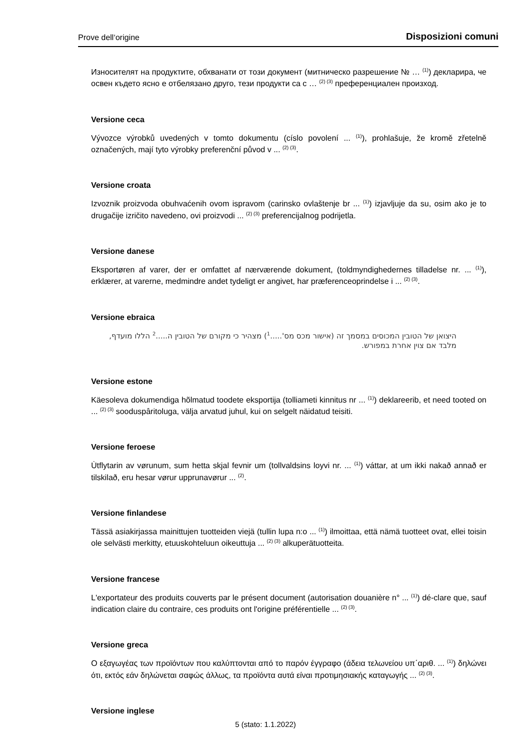Prove dell‘origine Disposizioni comuni
Износителят на продуктите, обхванати от този документ (митническо разрешение № … <sup>(1)</sup>) декларира, че освен където ясно е отбелязано друго, тези продукти са с … <sup>(2) (3)</sup> преференциален произход.
Versione ceca
Vývozce výrobků uvedených v tomto dokumentu (císlo povolení ... <sup>(1)</sup>), prohlašuje, že kromě zřetelně označených, mají tyto výrobky preferenční původ v ... <sup>(2) (3)</sup>.
Versione croata
Izvoznik proizvoda obuhvaćenih ovom ispravom (carinsko ovlaštenje br ... <sup>(1)</sup>) izjavljuje da su, osim ako je to drugačije izričito navedeno, ovi proizvodi ... <sup>(2) (3)</sup> preferencijalnog podrijetla.
Versione danese
Eksportøren af varer, der er omfattet af nærværende dokument, (toldmyndighedernes tilladelse nr. ... <sup>(1)</sup>), erklærer, at varerne, medmindre andet tydeligt er angivet, har præferenceoprindelse i ... <sup>(2) (3)</sup>.
Versione ebraica
היצואן של הטובין המכוסים במסמך זה (אישור מכס מס'.....<sup>1</sup>) מצהיר כי מקורם של הטובין ה.....<sup>2</sup> הללו מועדף, מלבד אם צוין אחרת במפורש.
Versione estone
Käesoleva dokumendiga hõlmatud toodete eksportija (tolliameti kinnitus nr ... <sup>(1)</sup>) deklareerib, et need tooted on ... <sup>(2) (3)</sup> sooduspâritoluga, välja arvatud juhul, kui on selgelt näidatud teisiti.
Versione feroese
Ùtflytarin av vørunum, sum hetta skjal fevnir um (tollvaldsins loyvi nr. ... <sup>(1)</sup>) váttar, at um ikki nakað annað er tilskilað, eru hesar vørur upprunavørur ... <sup>(2)</sup>.
Versione finlandese
Tässä asiakirjassa mainittujen tuotteiden viejä (tullin lupa n:o ... <sup>(1)</sup>) ilmoittaa, että nämä tuotteet ovat, ellei toisin ole selvästi merkitty, etuuskohteluun oikeuttuja ... <sup>(2) (3)</sup> alkuperätuotteita.
Versione francese
L'exportateur des produits couverts par le présent document (autorisation douanière n° ... <sup>(1)</sup>) dé-clare que, sauf indication claire du contraire, ces produits ont l'origine préférentielle ... <sup>(2) (3)</sup>.
Versione greca
Ο εξαγωγέας των προϊόντων που καλύπτονται από το παρόν έγγραφο (άδεια τελωνείου υπ΄αριθ. ... <sup>(1)</sup>) δηλώνει ότι, εκτός εάν δηλώνεται σαφώς άλλως, τα προϊόντα αυτά είναι προτιμησιακής καταγωγής ... <sup>(2) (3)</sup>.
Versione inglese
5 (stato: 1.1.2022)